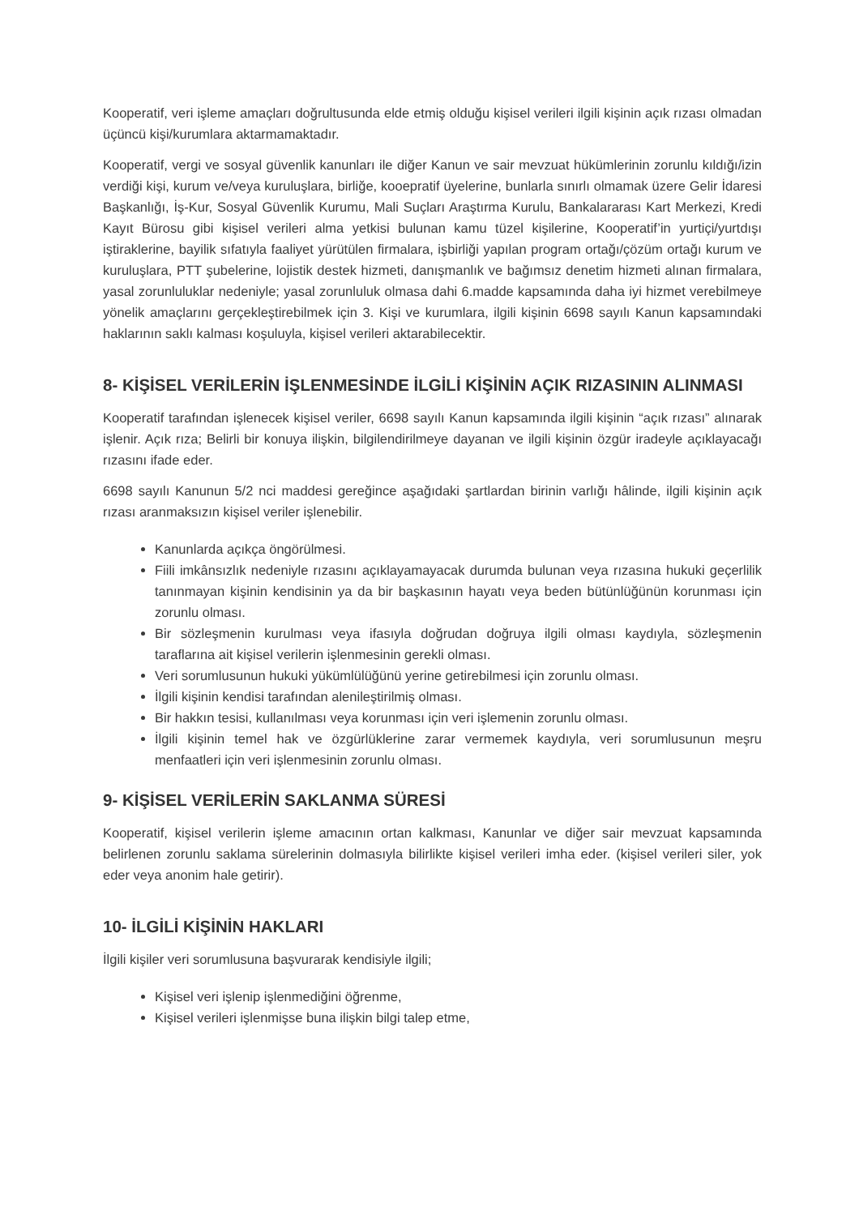Kooperatif, veri işleme amaçları doğrultusunda elde etmiş olduğu kişisel verileri ilgili kişinin açık rızası olmadan üçüncü kişi/kurumlara aktarmamaktadır.
Kooperatif, vergi ve sosyal güvenlik kanunları ile diğer Kanun ve sair mevzuat hükümlerinin zorunlu kıldığı/izin verdiği kişi, kurum ve/veya kuruluşlara, birliğe, kooepratif üyelerine, bunlarla sınırlı olmamak üzere Gelir İdaresi Başkanlığı, İş-Kur, Sosyal Güvenlik Kurumu, Mali Suçları Araştırma Kurulu, Bankalararası Kart Merkezi, Kredi Kayıt Bürosu gibi kişisel verileri alma yetkisi bulunan kamu tüzel kişilerine, Kooperatif’in yurtiçi/yurtdışı iştiraklerine, bayilik sıfatıyla faaliyet yürütülen firmalara, işbirliği yapılan program ortağı/çözüm ortağı kurum ve kuruluşlara, PTT şubelerine, lojistik destek hizmeti, danışmanlık ve bağımsız denetim hizmeti alınan firmalara, yasal zorunluluklar nedeniyle; yasal zorunluluk olmasa dahi 6.madde kapsamında daha iyi hizmet verebilmeye yönelik amaçlarını gerçekleştirebilmek için 3. Kişi ve kurumlara, ilgili kişinin 6698 sayılı Kanun kapsamındaki haklarının saklı kalması koşuluyla, kişisel verileri aktarabilecektir.
8- KİŞİSEL VERİLERİN İŞLENMESİNDE İLGİLİ KİŞİNİN AÇIK RIZASININ ALINMASI
Kooperatif tarafından işlenecek kişisel veriler, 6698 sayılı Kanun kapsamında ilgili kişinin “açık rızası” alınarak işlenir. Açık rıza; Belirli bir konuya ilişkin, bilgilendirilmeye dayanan ve ilgili kişinin özgür iradeyle açıklayacağı rızasını ifade eder.
6698 sayılı Kanunun 5/2 nci maddesi gereğince aşağıdaki şartlardan birinin varlığı hâlinde, ilgili kişinin açık rızası aranmaksızın kişisel veriler işlenebilir.
Kanunlarda açıkça öngörülmesi.
Fiili imkânsızlık nedeniyle rızasını açıklayamayacak durumda bulunan veya rızasına hukuki geçerlilik tanınmayan kişinin kendisinin ya da bir başkasının hayatı veya beden bütünlüğünün korunması için zorunlu olması.
Bir sözleşmenin kurulması veya ifasıyla doğrudan doğruya ilgili olması kaydıyla, sözleşmenin taraflarına ait kişisel verilerin işlenmesinin gerekli olması.
Veri sorumlusunun hukuki yükümlülüğünü yerine getirebilmesi için zorunlu olması.
İlgili kişinin kendisi tarafından alenileştirilmiş olması.
Bir hakkın tesisi, kullanılması veya korunması için veri işlemenin zorunlu olması.
İlgili kişinin temel hak ve özgürlüklerine zarar vermemek kaydıyla, veri sorumlusunun meşru menfaatleri için veri işlenmesinin zorunlu olması.
9- KİŞİSEL VERİLERİN SAKLANMA SÜRESİ
Kooperatif, kişisel verilerin işleme amacının ortan kalkması, Kanunlar ve diğer sair mevzuat kapsamında belirlenen zorunlu saklama sürelerinin dolmasıyla bilirlikte kişisel verileri imha eder. (kişisel verileri siler, yok eder veya anonim hale getirir).
10- İLGİLİ KİŞİNİN HAKLARI
İlgili kişiler veri sorumlusuna başvurarak kendisiyle ilgili;
Kişisel veri işlenip işlenmediğini öğrenme,
Kişisel verileri işlenmişse buna ilişkin bilgi talep etme,